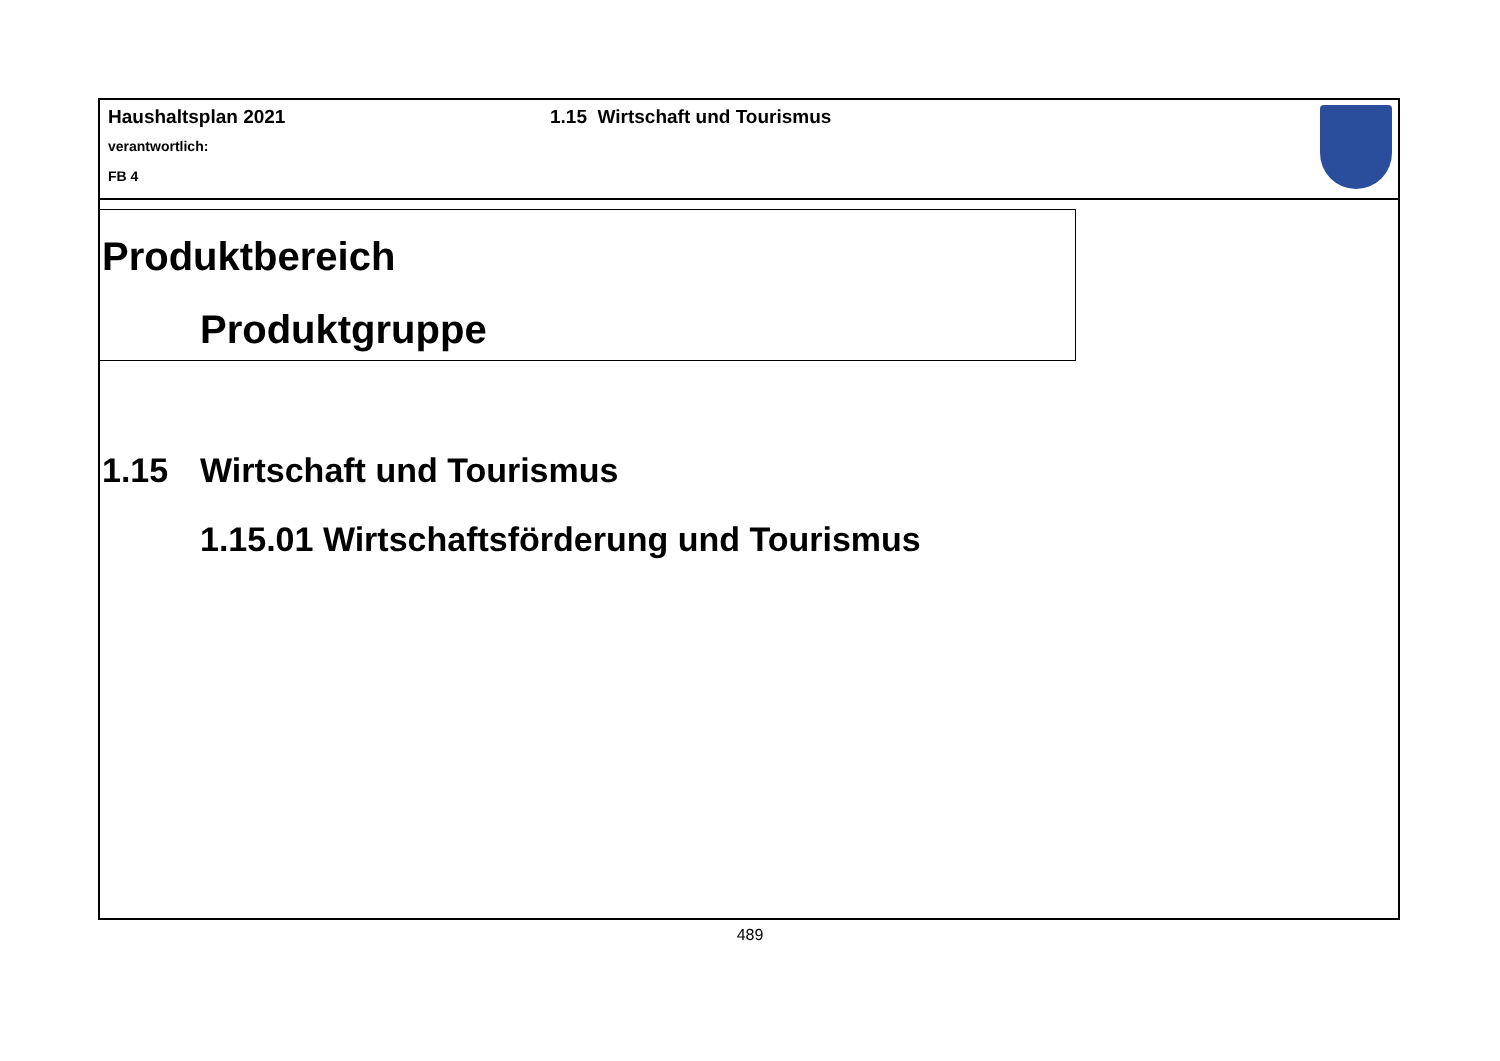Haushaltsplan 2021
verantwortlich:
FB 4
1.15 Wirtschaft und Tourismus
Produktbereich
Produktgruppe
1.15 Wirtschaft und Tourismus
1.15.01 Wirtschaftsförderung und Tourismus
489